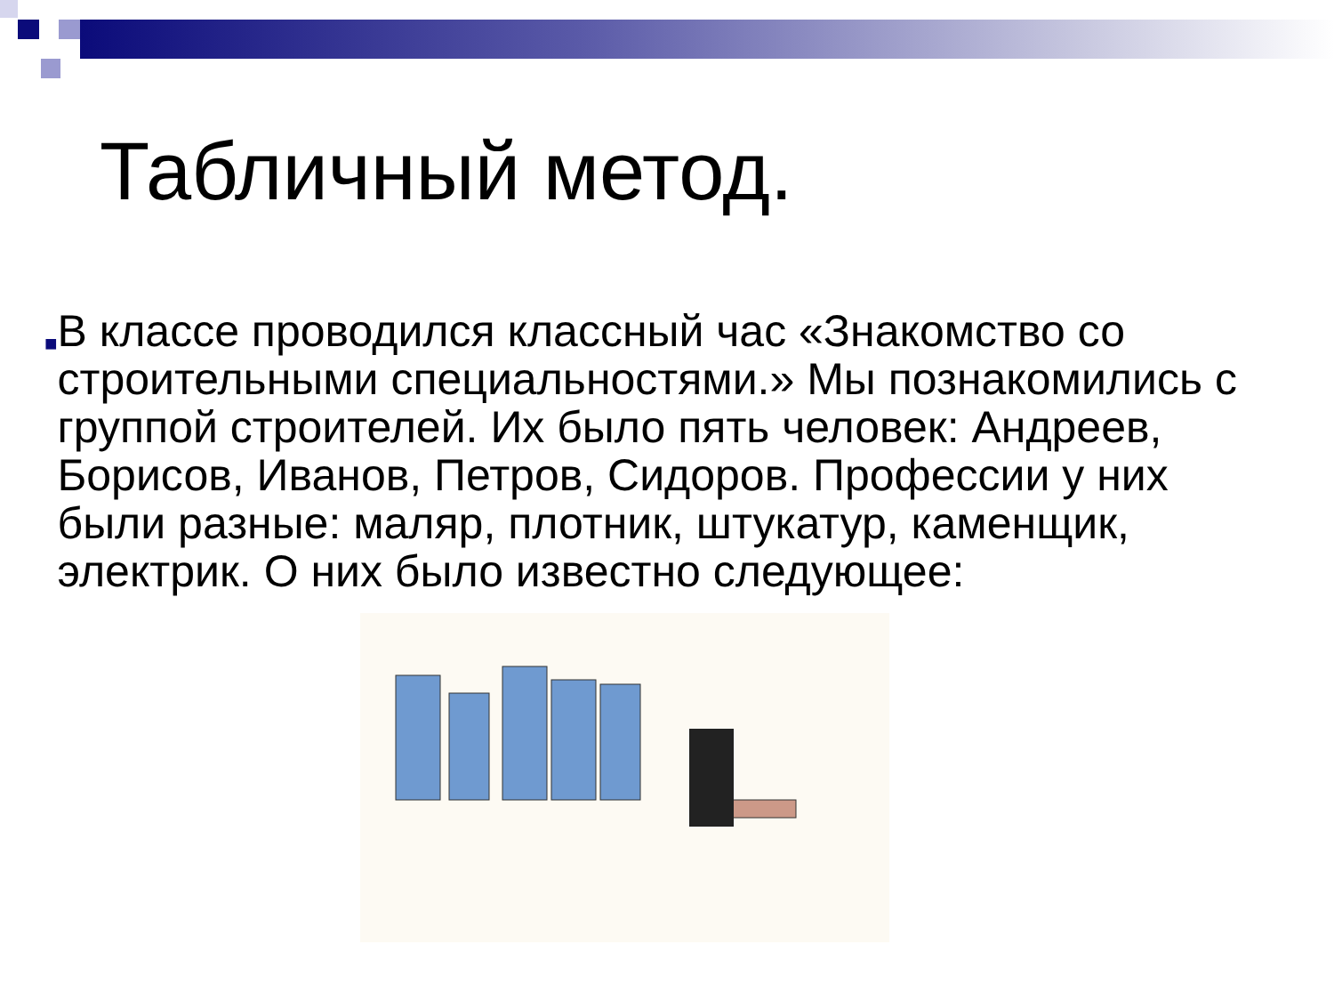Табличный метод.
■
В классе проводился классный час «Знакомство со строительными специальностями.» Мы познакомились с группой строителей. Их было пять человек: Андреев, Борисов, Иванов, Петров, Сидоров. Профессии у них были разные: маляр, плотник, штукатур, каменщик, электрик. О них было известно следующее: